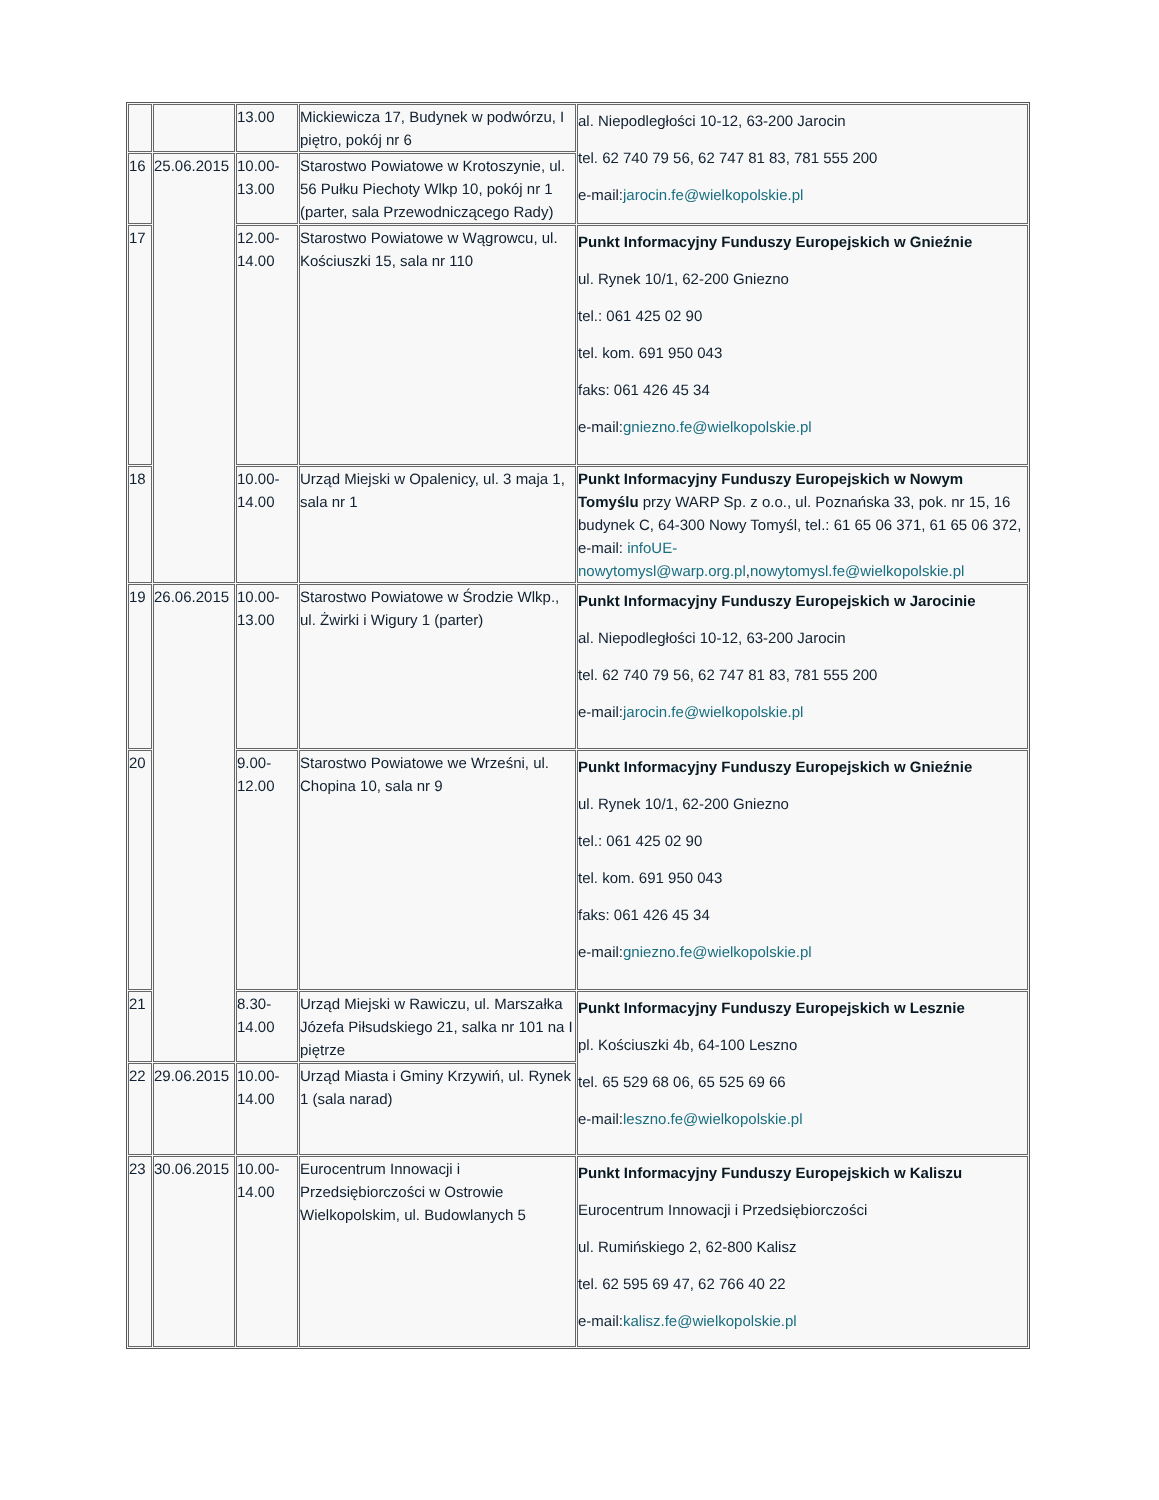| | | 13.00 | Mickiewicza 17, Budynek w podwórzu, I piętro, pokój nr 6 | al. Niepodległości 10-12, 63-200 Jarocin tel. 62 740 79 56, 62 747 81 83, 781 555 200 e-mail: jarocin.fe@wielkopolskie.pl |
| 16 | 25.06.2015 | 10.00-13.00 | Starostwo Powiatowe w Krotoszynie, ul. 56 Pułku Piechoty Wlkp 10, pokój nr 1 (parter, sala Przewodniczącego Rady) | |
| 17 | | 12.00-14.00 | Starostwo Powiatowe w Wągrowcu, ul. Kościuszki 15, sala nr 110 | Punkt Informacyjny Funduszy Europejskich w Gnieźnie ul. Rynek 10/1, 62-200 Gniezno tel.: 061 425 02 90 tel. kom. 691 950 043 faks: 061 426 45 34 e-mail: gniezno.fe@wielkopolskie.pl |
| 18 | | 10.00-14.00 | Urząd Miejski w Opalenicy, ul. 3 maja 1, sala nr 1 | Punkt Informacyjny Funduszy Europejskich w Nowym Tomyślu przy WARP Sp. z o.o., ul. Poznańska 33, pok. nr 15, 16 budynek C, 64-300 Nowy Tomyśl, tel.: 61 65 06 371, 61 65 06 372, e-mail: infoUE-nowytomysl@warp.org.pl , nowytomysl.fe@wielkopolskie.pl |
| 19 | 26.06.2015 | 10.00-13.00 | Starostwo Powiatowe w Środzie Wlkp., ul. Żwirki i Wigury 1 (parter) | Punkt Informacyjny Funduszy Europejskich w Jarocinie al. Niepodległości 10-12, 63-200 Jarocin tel. 62 740 79 56, 62 747 81 83, 781 555 200 e-mail: jarocin.fe@wielkopolskie.pl |
| 20 | | 9.00-12.00 | Starostwo Powiatowe we Wrześni, ul. Chopina 10, sala nr 9 | Punkt Informacyjny Funduszy Europejskich w Gnieźnie ul. Rynek 10/1, 62-200 Gniezno tel.: 061 425 02 90 tel. kom. 691 950 043 faks: 061 426 45 34 e-mail: gniezno.fe@wielkopolskie.pl |
| 21 | | 8.30-14.00 | Urząd Miejski w Rawiczu, ul. Marszałka Józefa Piłsudskiego 21, salka nr 101 na I piętrze | Punkt Informacyjny Funduszy Europejskich w Lesznie pl. Kościuszki 4b, 64-100 Leszno tel. 65 529 68 06, 65 525 69 66 e-mail: leszno.fe@wielkopolskie.pl |
| 22 | 29.06.2015 | 10.00-14.00 | Urząd Miasta i Gminy Krzywiń, ul. Rynek 1 (sala narad) | |
| 23 | 30.06.2015 | 10.00-14.00 | Eurocentrum Innowacji i Przedsiębiorczości w Ostrowie Wielkopolskim, ul. Budowlanych 5 | Punkt Informacyjny Funduszy Europejskich w Kaliszu Eurocentrum Innowacji i Przedsiębiorczości ul. Rumińskiego 2, 62-800 Kalisz tel. 62 595 69 47, 62 766 40 22 e-mail: kalisz.fe@wielkopolskie.pl |